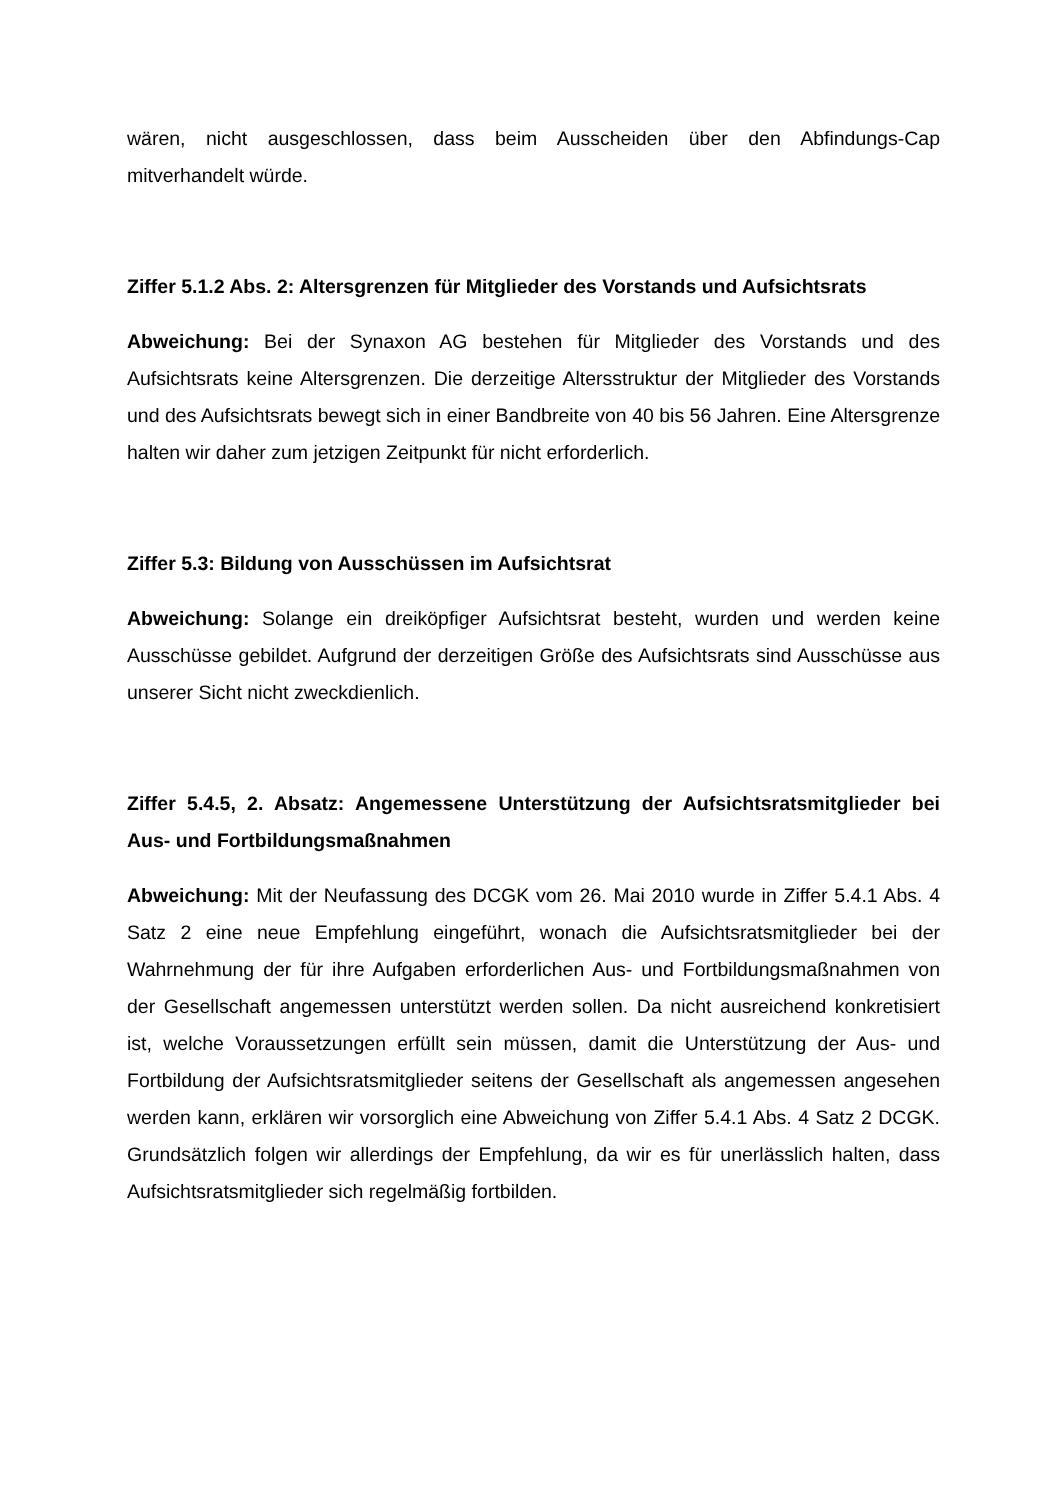wären, nicht ausgeschlossen, dass beim Ausscheiden über den Abfindungs-Cap mitverhandelt würde.
Ziffer 5.1.2 Abs. 2: Altersgrenzen für Mitglieder des Vorstands und Aufsichtsrats
Abweichung: Bei der Synaxon AG bestehen für Mitglieder des Vorstands und des Aufsichtsrats keine Altersgrenzen. Die derzeitige Altersstruktur der Mitglieder des Vorstands und des Aufsichtsrats bewegt sich in einer Bandbreite von 40 bis 56 Jahren. Eine Altersgrenze halten wir daher zum jetzigen Zeitpunkt für nicht erforderlich.
Ziffer 5.3: Bildung von Ausschüssen im Aufsichtsrat
Abweichung: Solange ein dreiköpfiger Aufsichtsrat besteht, wurden und werden keine Ausschüsse gebildet. Aufgrund der derzeitigen Größe des Aufsichtsrats sind Ausschüsse aus unserer Sicht nicht zweckdienlich.
Ziffer 5.4.5, 2. Absatz: Angemessene Unterstützung der Aufsichtsratsmitglieder bei Aus- und Fortbildungsmaßnahmen
Abweichung: Mit der Neufassung des DCGK vom 26. Mai 2010 wurde in Ziffer 5.4.1 Abs. 4 Satz 2 eine neue Empfehlung eingeführt, wonach die Aufsichtsratsmitglieder bei der Wahrnehmung der für ihre Aufgaben erforderlichen Aus- und Fortbildungsmaßnahmen von der Gesellschaft angemessen unterstützt werden sollen. Da nicht ausreichend konkretisiert ist, welche Voraussetzungen erfüllt sein müssen, damit die Unterstützung der Aus- und Fortbildung der Aufsichtsratsmitglieder seitens der Gesellschaft als angemessen angesehen werden kann, erklären wir vorsorglich eine Abweichung von Ziffer 5.4.1 Abs. 4 Satz 2 DCGK. Grundsätzlich folgen wir allerdings der Empfehlung, da wir es für unerlässlich halten, dass Aufsichtsratsmitglieder sich regelmäßig fortbilden.